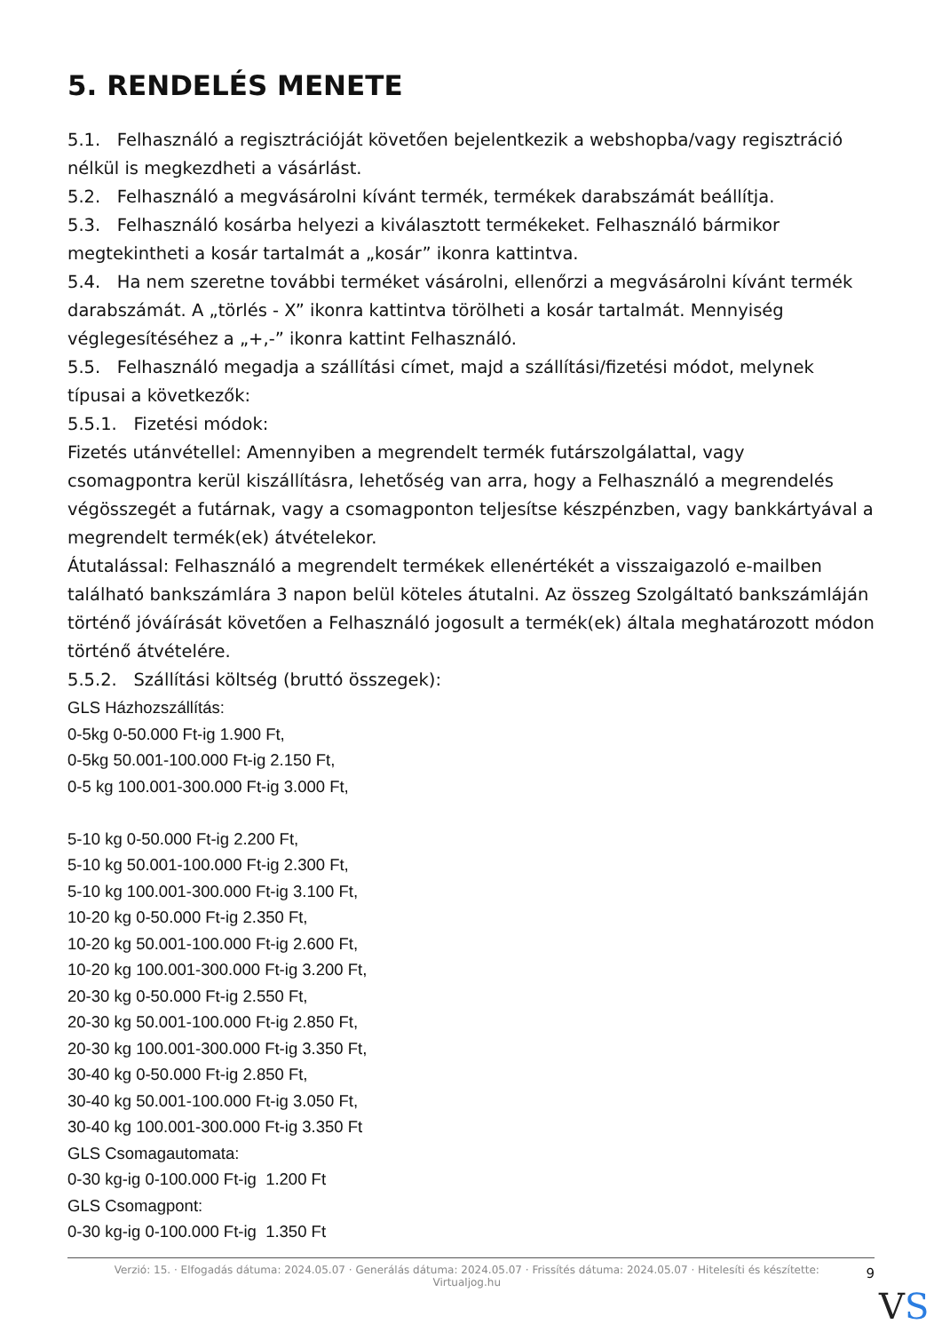5. RENDELÉS MENETE
5.1. Felhasználó a regisztrációját követően bejelentkezik a webshopba/vagy regisztráció nélkül is megkezdheti a vásárlást.
5.2. Felhasználó a megvásárolni kívánt termék, termékek darabszámát beállítja.
5.3. Felhasználó kosárba helyezi a kiválasztott termékeket. Felhasználó bármikor megtekintheti a kosár tartalmát a „kosár” ikonra kattintva.
5.4. Ha nem szeretne további terméket vásárolni, ellenőrzi a megvásárolni kívánt termék darabszámát. A „törlés - X” ikonra kattintva törölheti a kosár tartalmát. Mennyiség véglegesítéséhez a „+,-” ikonra kattint Felhasználó.
5.5. Felhasználó megadja a szállítási címet, majd a szállítási/fizetési módot, melynek típusai a következők:
5.5.1. Fizetési módok:
Fizetés utánvétellel: Amennyiben a megrendelt termék futárszolgálattal, vagy csomagpontra kerül kiszállításra, lehetőség van arra, hogy a Felhasználó a megrendelés végösszegét a futárnak, vagy a csomagponton teljesítse készpénzben, vagy bankkártyával a megrendelt termék(ek) átvételekor.
Átutalással: Felhasználó a megrendelt termékek ellenértékét a visszaigazoló e-mailben található bankszámlára 3 napon belül köteles átutalni. Az összeg Szolgáltató bankszámláján történő jóváírását követően a Felhasználó jogosult a termék(ek) általa meghatározott módon történő átvételére.
5.5.2. Szállítási költség (bruttó összegek):
GLS Házhozszállítás:
0-5kg 0-50.000 Ft-ig 1.900 Ft,
0-5kg 50.001-100.000 Ft-ig 2.150 Ft,
0-5 kg 100.001-300.000 Ft-ig 3.000 Ft,
5-10 kg 0-50.000 Ft-ig 2.200 Ft,
5-10 kg 50.001-100.000 Ft-ig 2.300 Ft,
5-10 kg 100.001-300.000 Ft-ig 3.100 Ft,
10-20 kg 0-50.000 Ft-ig 2.350 Ft,
10-20 kg 50.001-100.000 Ft-ig 2.600 Ft,
10-20 kg 100.001-300.000 Ft-ig 3.200 Ft,
20-30 kg 0-50.000 Ft-ig 2.550 Ft,
20-30 kg 50.001-100.000 Ft-ig 2.850 Ft,
20-30 kg 100.001-300.000 Ft-ig 3.350 Ft,
30-40 kg 0-50.000 Ft-ig 2.850 Ft,
30-40 kg 50.001-100.000 Ft-ig 3.050 Ft,
30-40 kg 100.001-300.000 Ft-ig 3.350 Ft
GLS Csomagautomata:
0-30 kg-ig 0-100.000 Ft-ig 1.200 Ft
GLS Csomagpont:
0-30 kg-ig 0-100.000 Ft-ig 1.350 Ft
Verzió: 15. · Elfogadás dátuma: 2024.05.07 · Generálás dátuma: 2024.05.07 · Frissítés dátuma: 2024.05.07 · Hitelesíti és készítette: Virtualjog.hu
9
VS